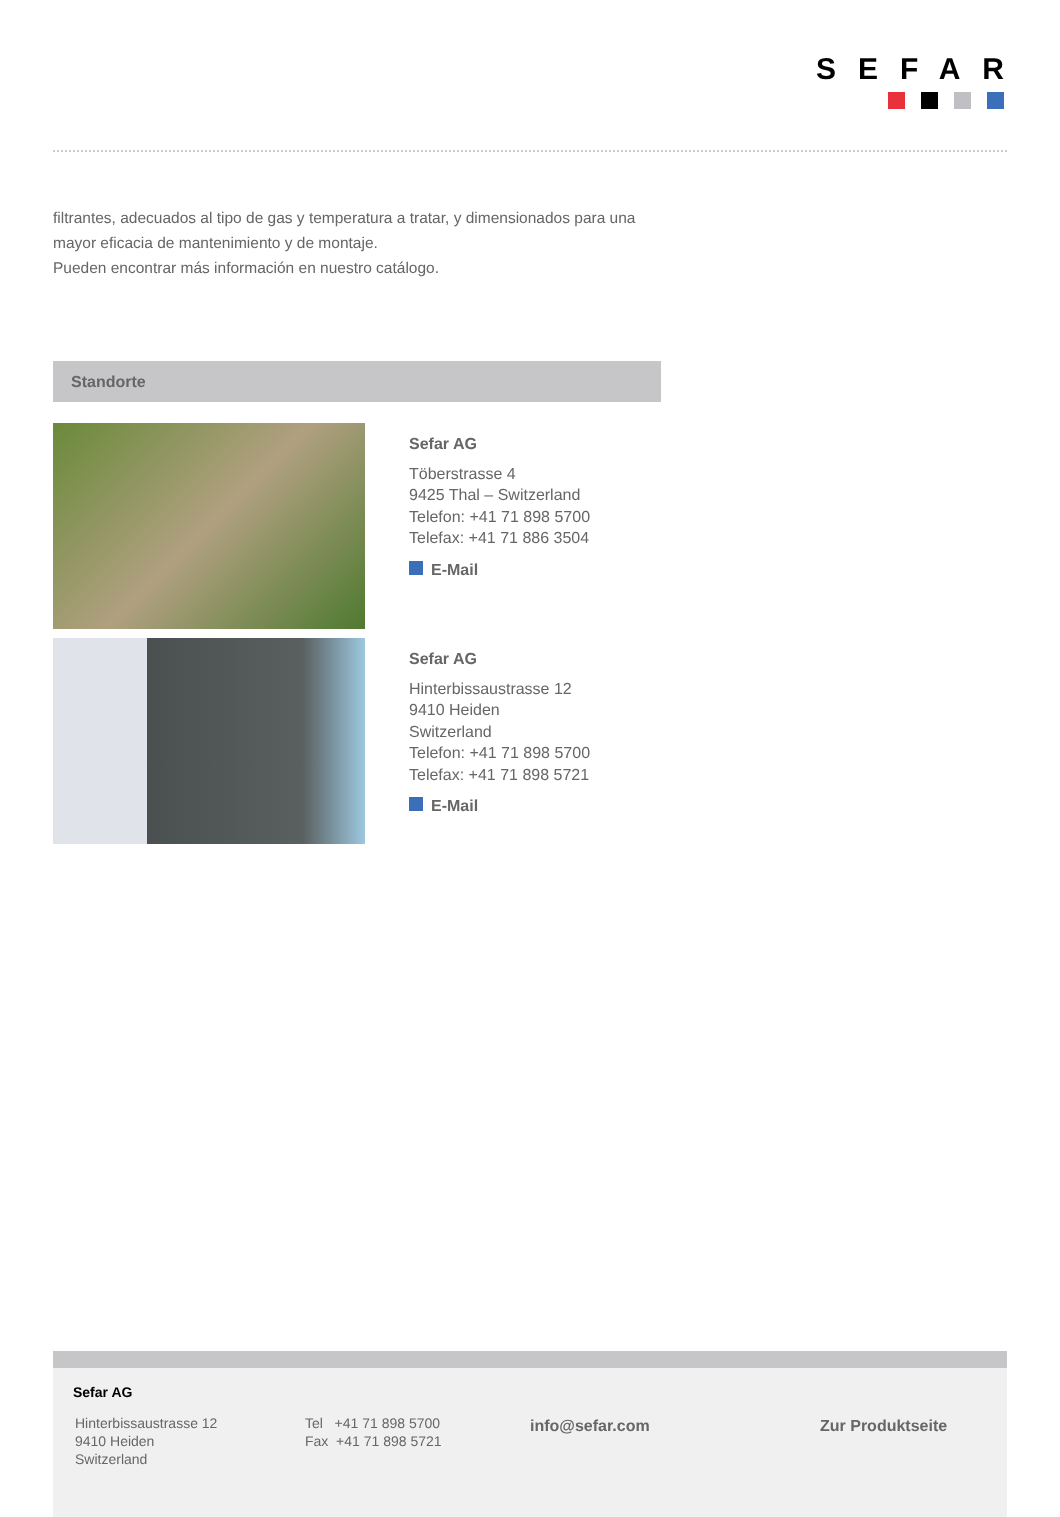SEFAR
filtrantes, adecuados al tipo de gas y temperatura a tratar, y dimensionados para una mayor eficacia de mantenimiento y de montaje.
Pueden encontrar más información en nuestro catálogo.
Standorte
Sefar AG
Töberstrasse 4
9425 Thal – Switzerland
Telefon: +41 71 898 5700
Telefax: +41 71 886 3504
E-Mail
Sefar AG
Hinterbissaustrasse 12
9410 Heiden
Switzerland
Telefon: +41 71 898 5700
Telefax: +41 71 898 5721
E-Mail
Sefar AG
Hinterbissaustrasse 12
9410 Heiden
Switzerland
Tel +41 71 898 5700
Fax +41 71 898 5721
info@sefar.com Zur Produktseite